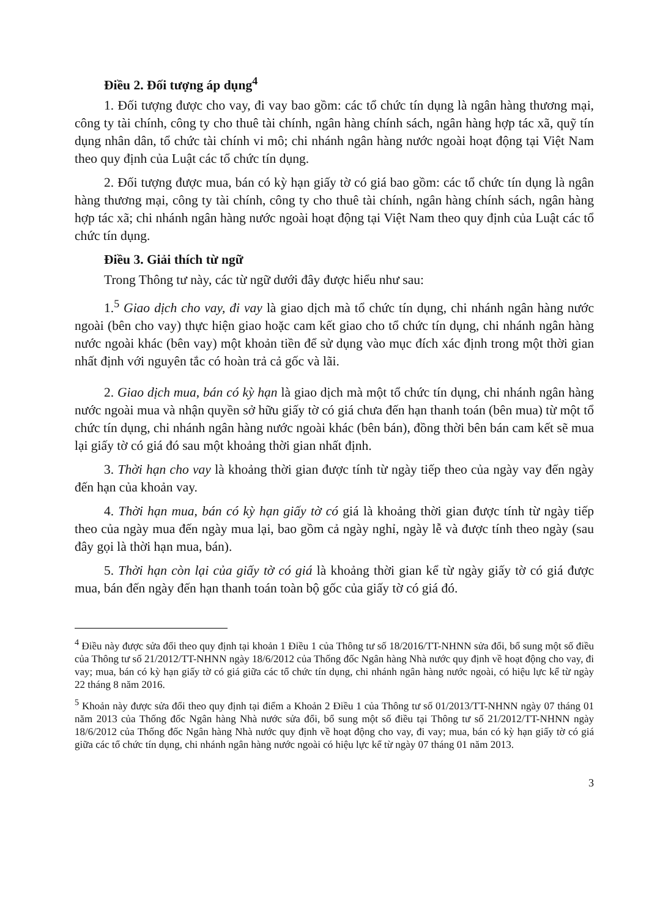Điều 2. Đối tượng áp dụng<sup>4</sup>
1. Đối tượng được cho vay, đi vay bao gồm: các tổ chức tín dụng là ngân hàng thương mại, công ty tài chính, công ty cho thuê tài chính, ngân hàng chính sách, ngân hàng hợp tác xã, quỹ tín dụng nhân dân, tổ chức tài chính vi mô; chi nhánh ngân hàng nước ngoài hoạt động tại Việt Nam theo quy định của Luật các tổ chức tín dụng.
2. Đối tượng được mua, bán có kỳ hạn giấy tờ có giá bao gồm: các tổ chức tín dụng là ngân hàng thương mại, công ty tài chính, công ty cho thuê tài chính, ngân hàng chính sách, ngân hàng hợp tác xã; chi nhánh ngân hàng nước ngoài hoạt động tại Việt Nam theo quy định của Luật các tổ chức tín dụng.
Điều 3. Giải thích từ ngữ
Trong Thông tư này, các từ ngữ dưới đây được hiểu như sau:
1.<sup>5</sup> Giao dịch cho vay, đi vay là giao dịch mà tổ chức tín dụng, chi nhánh ngân hàng nước ngoài (bên cho vay) thực hiện giao hoặc cam kết giao cho tổ chức tín dụng, chi nhánh ngân hàng nước ngoài khác (bên vay) một khoản tiền để sử dụng vào mục đích xác định trong một thời gian nhất định với nguyên tắc có hoàn trả cả gốc và lãi.
2. Giao dịch mua, bán có kỳ hạn là giao dịch mà một tổ chức tín dụng, chi nhánh ngân hàng nước ngoài mua và nhận quyền sở hữu giấy tờ có giá chưa đến hạn thanh toán (bên mua) từ một tổ chức tín dụng, chi nhánh ngân hàng nước ngoài khác (bên bán), đồng thời bên bán cam kết sẽ mua lại giấy tờ có giá đó sau một khoảng thời gian nhất định.
3. Thời hạn cho vay là khoảng thời gian được tính từ ngày tiếp theo của ngày vay đến ngày đến hạn của khoản vay.
4. Thời hạn mua, bán có kỳ hạn giấy tờ có giá là khoảng thời gian được tính từ ngày tiếp theo của ngày mua đến ngày mua lại, bao gồm cả ngày nghỉ, ngày lễ và được tính theo ngày (sau đây gọi là thời hạn mua, bán).
5. Thời hạn còn lại của giấy tờ có giá là khoảng thời gian kể từ ngày giấy tờ có giá được mua, bán đến ngày đến hạn thanh toán toàn bộ gốc của giấy tờ có giá đó.
<sup>4</sup> Điều này được sửa đổi theo quy định tại khoản 1 Điều 1 của Thông tư số 18/2016/TT-NHNN sửa đổi, bổ sung một số điều của Thông tư số 21/2012/TT-NHNN ngày 18/6/2012 của Thống đốc Ngân hàng Nhà nước quy định về hoạt động cho vay, đi vay; mua, bán có kỳ hạn giấy tờ có giá giữa các tổ chức tín dụng, chi nhánh ngân hàng nước ngoài, có hiệu lực kể từ ngày 22 tháng 8 năm 2016.
<sup>5</sup> Khoản này được sửa đổi theo quy định tại điểm a Khoản 2 Điều 1 của Thông tư số 01/2013/TT-NHNN ngày 07 tháng 01 năm 2013 của Thống đốc Ngân hàng Nhà nước sửa đổi, bổ sung một số điều tại Thông tư số 21/2012/TT-NHNN ngày 18/6/2012 của Thống đốc Ngân hàng Nhà nước quy định về hoạt động cho vay, đi vay; mua, bán có kỳ hạn giấy tờ có giá giữa các tổ chức tín dụng, chi nhánh ngân hàng nước ngoài có hiệu lực kể từ ngày 07 tháng 01 năm 2013.
3